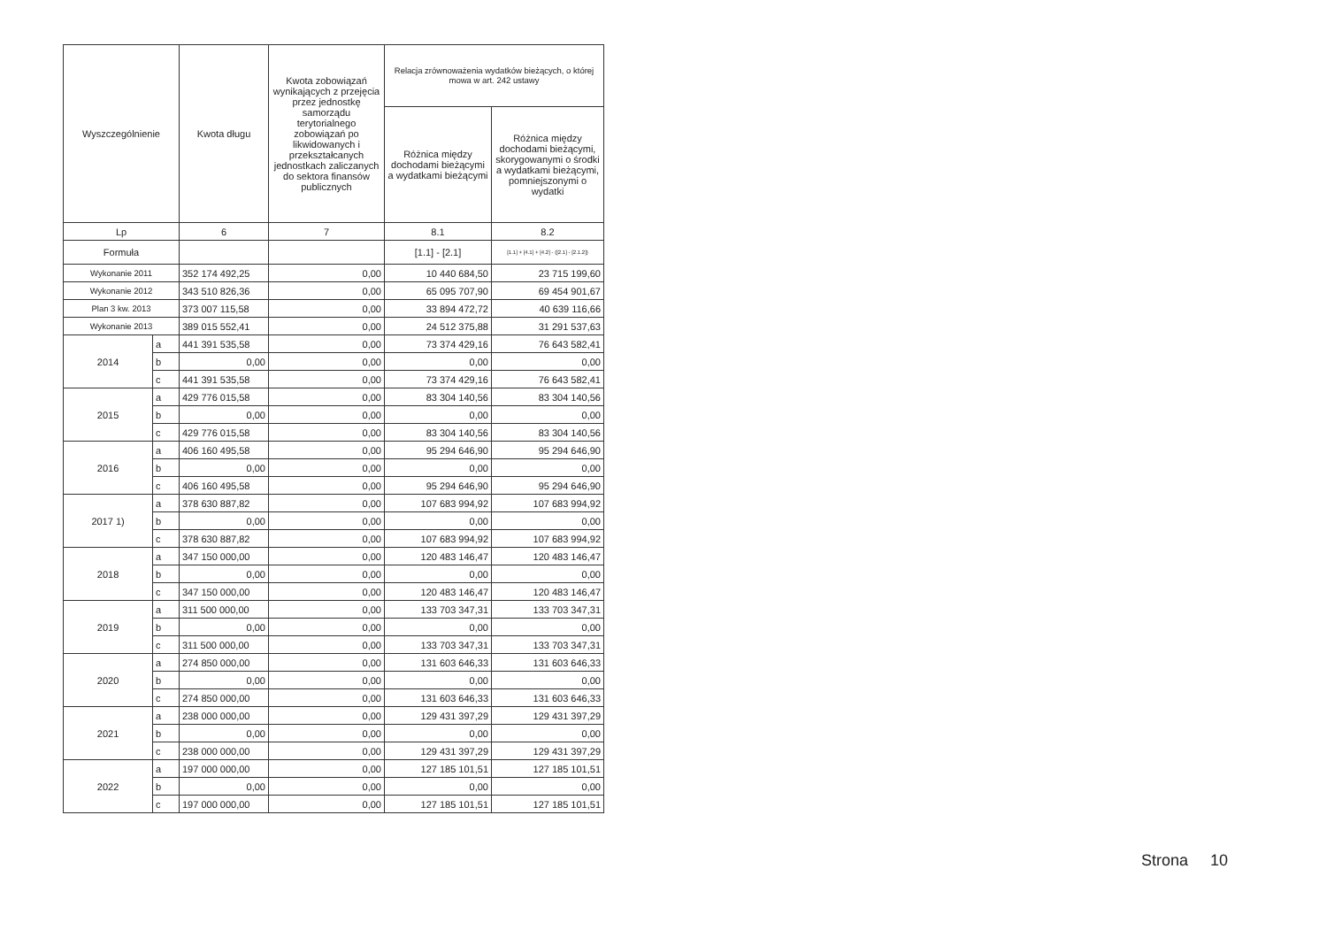| Wyszczególnienie | | Kwota długu | Kwota zobowiązań wynikających z przejęcia przez jednostkę samorządu terytorialnego zobowiązań po likwidowanych i przekształcanych jednostkach zaliczanych do sektora finansów publicznych | Relacja zrównoważenia wydatków bieżących, o której mowa w art. 242 ustawy | |
| --- | --- | --- | --- | --- | --- |
| | | | | Różnica między dochodami bieżącymi a wydatkami bieżącymi | Różnica między dochodami bieżącymi, skorygowanymi o środki a wydatkami bieżącymi, pomniejszonymi o wydatki |
| Lp | | 6 | 7 | 8.1 | 8.2 |
| Formuła | | | | [1.1] - [2.1] | [1.1] + [4.1] + [4.2] - ([2.1] - [2.1.2]) |
| Wykonanie 2011 | | 352 174 492,25 | 0,00 | 10 440 684,50 | 23 715 199,60 |
| Wykonanie 2012 | | 343 510 826,36 | 0,00 | 65 095 707,90 | 69 454 901,67 |
| Plan 3 kw. 2013 | | 373 007 115,58 | 0,00 | 33 894 472,72 | 40 639 116,66 |
| Wykonanie 2013 | | 389 015 552,41 | 0,00 | 24 512 375,88 | 31 291 537,63 |
| 2014 | a | 441 391 535,58 | 0,00 | 73 374 429,16 | 76 643 582,41 |
| | b | 0,00 | 0,00 | 0,00 | 0,00 |
| | c | 441 391 535,58 | 0,00 | 73 374 429,16 | 76 643 582,41 |
| 2015 | a | 429 776 015,58 | 0,00 | 83 304 140,56 | 83 304 140,56 |
| | b | 0,00 | 0,00 | 0,00 | 0,00 |
| | c | 429 776 015,58 | 0,00 | 83 304 140,56 | 83 304 140,56 |
| 2016 | a | 406 160 495,58 | 0,00 | 95 294 646,90 | 95 294 646,90 |
| | b | 0,00 | 0,00 | 0,00 | 0,00 |
| | c | 406 160 495,58 | 0,00 | 95 294 646,90 | 95 294 646,90 |
| 2017 1) | a | 378 630 887,82 | 0,00 | 107 683 994,92 | 107 683 994,92 |
| | b | 0,00 | 0,00 | 0,00 | 0,00 |
| | c | 378 630 887,82 | 0,00 | 107 683 994,92 | 107 683 994,92 |
| 2018 | a | 347 150 000,00 | 0,00 | 120 483 146,47 | 120 483 146,47 |
| | b | 0,00 | 0,00 | 0,00 | 0,00 |
| | c | 347 150 000,00 | 0,00 | 120 483 146,47 | 120 483 146,47 |
| 2019 | a | 311 500 000,00 | 0,00 | 133 703 347,31 | 133 703 347,31 |
| | b | 0,00 | 0,00 | 0,00 | 0,00 |
| | c | 311 500 000,00 | 0,00 | 133 703 347,31 | 133 703 347,31 |
| 2020 | a | 274 850 000,00 | 0,00 | 131 603 646,33 | 131 603 646,33 |
| | b | 0,00 | 0,00 | 0,00 | 0,00 |
| | c | 274 850 000,00 | 0,00 | 131 603 646,33 | 131 603 646,33 |
| 2021 | a | 238 000 000,00 | 0,00 | 129 431 397,29 | 129 431 397,29 |
| | b | 0,00 | 0,00 | 0,00 | 0,00 |
| | c | 238 000 000,00 | 0,00 | 129 431 397,29 | 129 431 397,29 |
| 2022 | a | 197 000 000,00 | 0,00 | 127 185 101,51 | 127 185 101,51 |
| | b | 0,00 | 0,00 | 0,00 | 0,00 |
| | c | 197 000 000,00 | 0,00 | 127 185 101,51 | 127 185 101,51 |
Strona 10